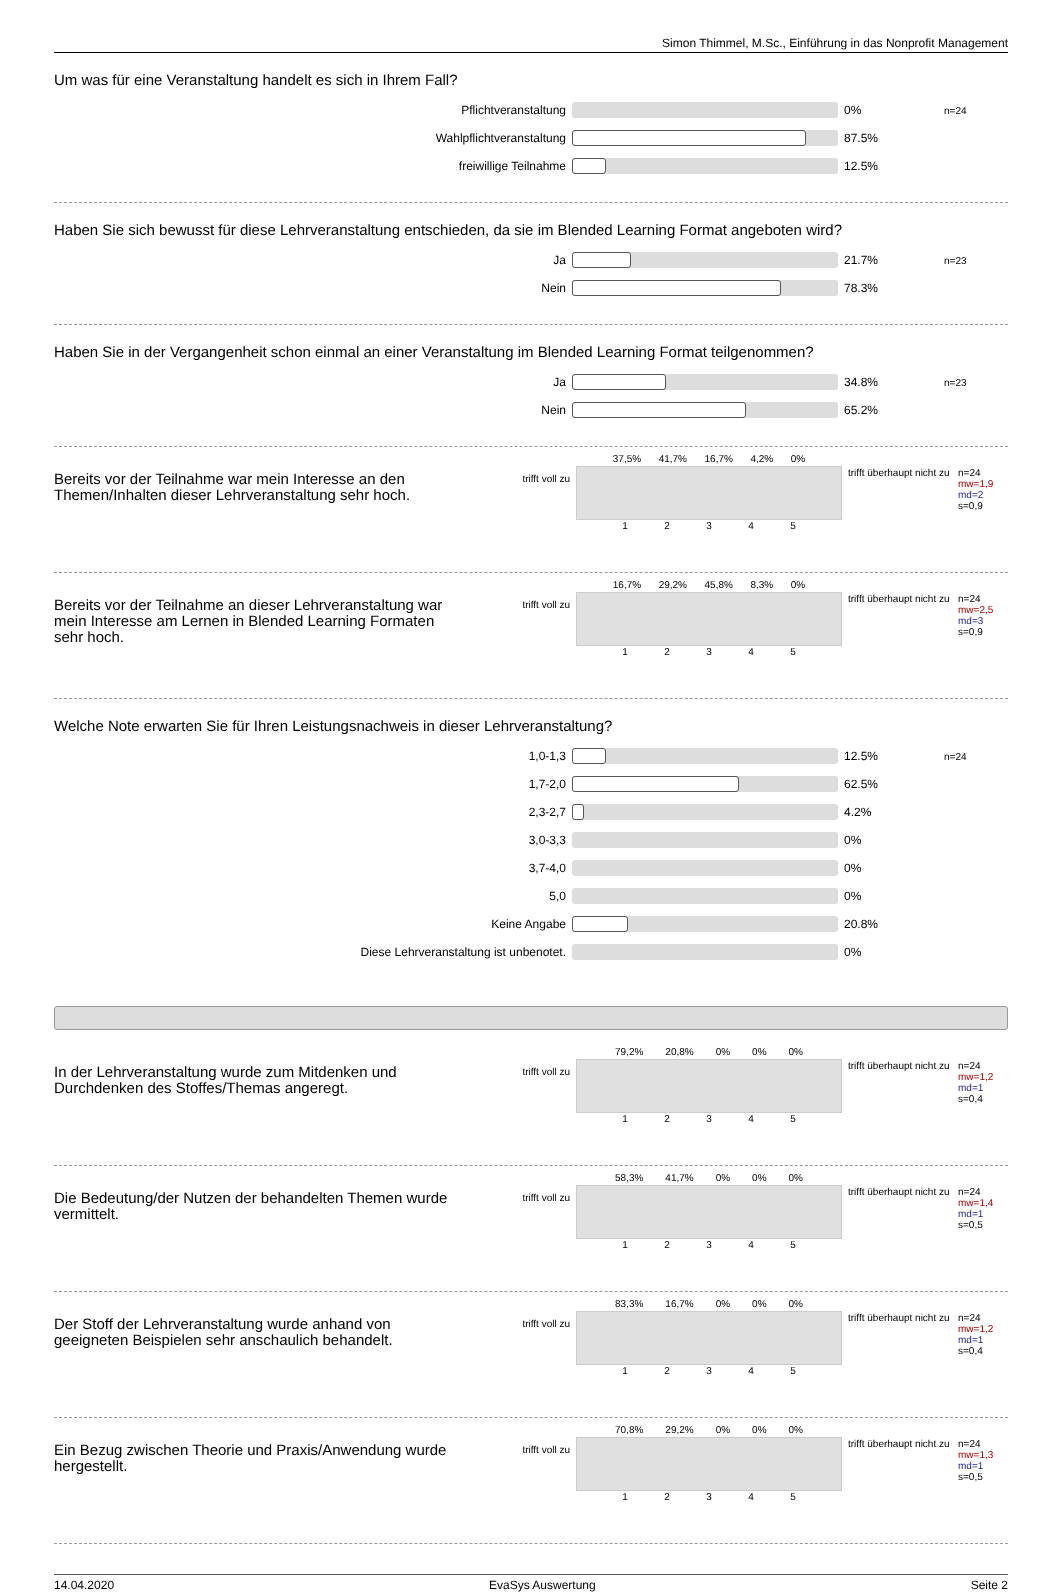Simon Thimmel, M.Sc., Einführung in das Nonprofit Management
Um was für eine Veranstaltung handelt es sich in Ihrem Fall?
Pflichtveranstaltung 0% n=24
Wahlpflichtveranstaltung 87.5%
freiwillige Teilnahme 12.5%
Haben Sie sich bewusst für diese Lehrveranstaltung entschieden, da sie im Blended Learning Format angeboten wird?
Ja 21.7% n=23
Nein 78.3%
Haben Sie in der Vergangenheit schon einmal an einer Veranstaltung im Blended Learning Format teilgenommen?
Ja 34.8% n=23
Nein 65.2%
Bereits vor der Teilnahme war mein Interesse an den Themen/Inhalten dieser Lehrveranstaltung sehr hoch.
trifft voll zu
37,5% 41,7% 16,7% 4,2% 0%
1 2 3 4 5
trifft überhaupt nicht zu
n=24
mw=1,9
md=2
s=0,9
Bereits vor der Teilnahme an dieser Lehrveranstaltung war mein Interesse am Lernen in Blended Learning Formaten sehr hoch.
trifft voll zu
16,7% 29,2% 45,8% 8,3% 0%
1 2 3 4 5
trifft überhaupt nicht zu
n=24
mw=2,5
md=3
s=0,9
Welche Note erwarten Sie für Ihren Leistungsnachweis in dieser Lehrveranstaltung?
1,0-1,3 12.5% n=24
1,7-2,0 62.5%
2,3-2,7 4.2%
3,0-3,3 0%
3,7-4,0 0%
5,0 0%
Keine Angabe 20.8%
Diese Lehrveranstaltung ist unbenotet. 0%
In der Lehrveranstaltung wurde zum Mitdenken und Durchdenken des Stoffes/Themas angeregt.
trifft voll zu
79,2% 20,8% 0% 0% 0%
1 2 3 4 5
trifft überhaupt nicht zu
n=24
mw=1,2
md=1
s=0,4
Die Bedeutung/der Nutzen der behandelten Themen wurde vermittelt.
trifft voll zu
58,3% 41,7% 0% 0% 0%
1 2 3 4 5
trifft überhaupt nicht zu
n=24
mw=1,4
md=1
s=0,5
Der Stoff der Lehrveranstaltung wurde anhand von geeigneten Beispielen sehr anschaulich behandelt.
trifft voll zu
83,3% 16,7% 0% 0% 0%
1 2 3 4 5
trifft überhaupt nicht zu
n=24
mw=1,2
md=1
s=0,4
Ein Bezug zwischen Theorie und Praxis/Anwendung wurde hergestellt.
trifft voll zu
70,8% 29,2% 0% 0% 0%
1 2 3 4 5
trifft überhaupt nicht zu
n=24
mw=1,3
md=1
s=0,5
14.04.2020 EvaSys Auswertung Seite 2